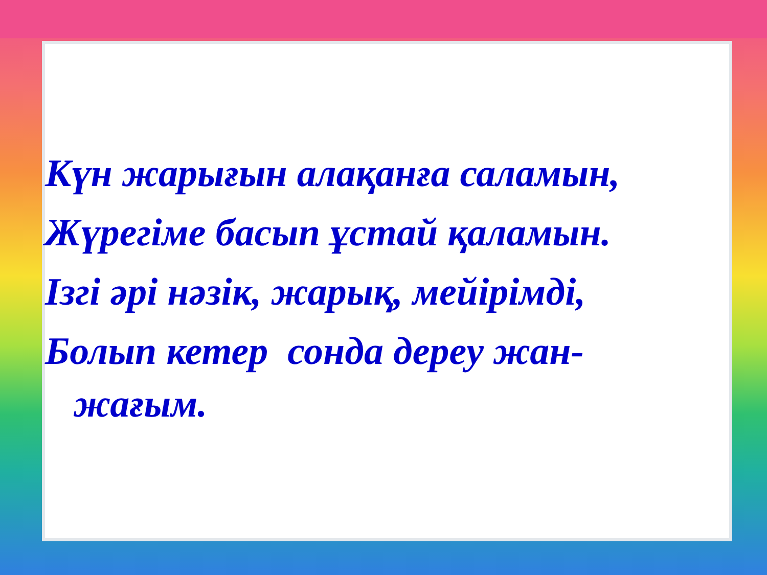Күн жарығын алақанға саламын,
Жүрегіме басып ұстай қаламын.
Ізгі әрі нәзік, жарық, мейірімді,
Болып кетер сонда дереу жан-
жағым.